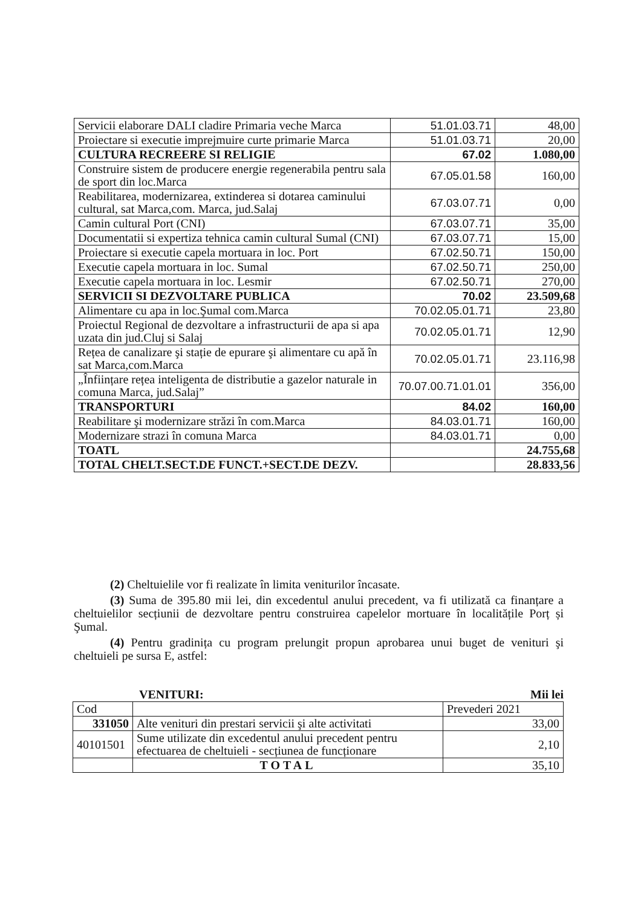| Servicii elaborare DALI cladire Primaria veche Marca | 51.01.03.71 | 48,00 |
| Proiectare si executie imprejmuire curte primarie Marca | 51.01.03.71 | 20,00 |
| CULTURA RECREERE SI RELIGIE | 67.02 | 1.080,00 |
| Construire sistem de producere energie regenerabila pentru sala de sport din loc.Marca | 67.05.01.58 | 160,00 |
| Reabilitarea, modernizarea, extinderea si dotarea caminului cultural, sat Marca,com. Marca, jud.Salaj | 67.03.07.71 | 0,00 |
| Camin cultural Port (CNI) | 67.03.07.71 | 35,00 |
| Documentatii si expertiza tehnica camin cultural Sumal (CNI) | 67.03.07.71 | 15,00 |
| Proiectare si executie capela mortuara in loc. Port | 67.02.50.71 | 150,00 |
| Executie capela mortuara in loc. Sumal | 67.02.50.71 | 250,00 |
| Executie capela mortuara in loc. Lesmir | 67.02.50.71 | 270,00 |
| SERVICII SI DEZVOLTARE PUBLICA | 70.02 | 23.509,68 |
| Alimentare cu apa in loc.Şumal com.Marca | 70.02.05.01.71 | 23,80 |
| Proiectul Regional de dezvoltare a infrastructurii de apa si apa uzata din jud.Cluj si Salaj | 70.02.05.01.71 | 12,90 |
| Rețea de canalizare şi stație de epurare şi alimentare cu apă în sat Marca,com.Marca | 70.02.05.01.71 | 23.116,98 |
| „Înființare rețea inteligenta de distributie a gazelor naturale in comuna Marca, jud.Salaj” | 70.07.00.71.01.01 | 356,00 |
| TRANSPORTURI | 84.02 | 160,00 |
| Reabilitare şi modernizare străzi în com.Marca | 84.03.01.71 | 160,00 |
| Modernizare strazi în comuna Marca | 84.03.01.71 | 0,00 |
| TOATL | | 24.755,68 |
| TOTAL CHELT.SECT.DE FUNCT.+SECT.DE DEZV. | | 28.833,56 |
(2) Cheltuielile vor fi realizate în limita veniturilor încasate.
(3) Suma de 395.80 mii lei, din excedentul anului precedent, va fi utilizată ca finanțare a cheltuielilor secțiunii de dezvoltare pentru construirea capelelor mortuare în localitățile Porț și Şumal.
(4) Pentru gradinița cu program prelungit propun aprobarea unui buget de venituri şi cheltuieli pe sursa E, astfel:
VENITURI: Mii lei
| Cod | | Prevederi 2021 |
| 331050 | Alte venituri din prestari servicii şi alte activitati | 33,00 |
| 40101501 | Sume utilizate din excedentul anului precedent pentru efectuarea de cheltuieli - secțiunea de funcționare | 2,10 |
| | TOTAL | 35,10 |